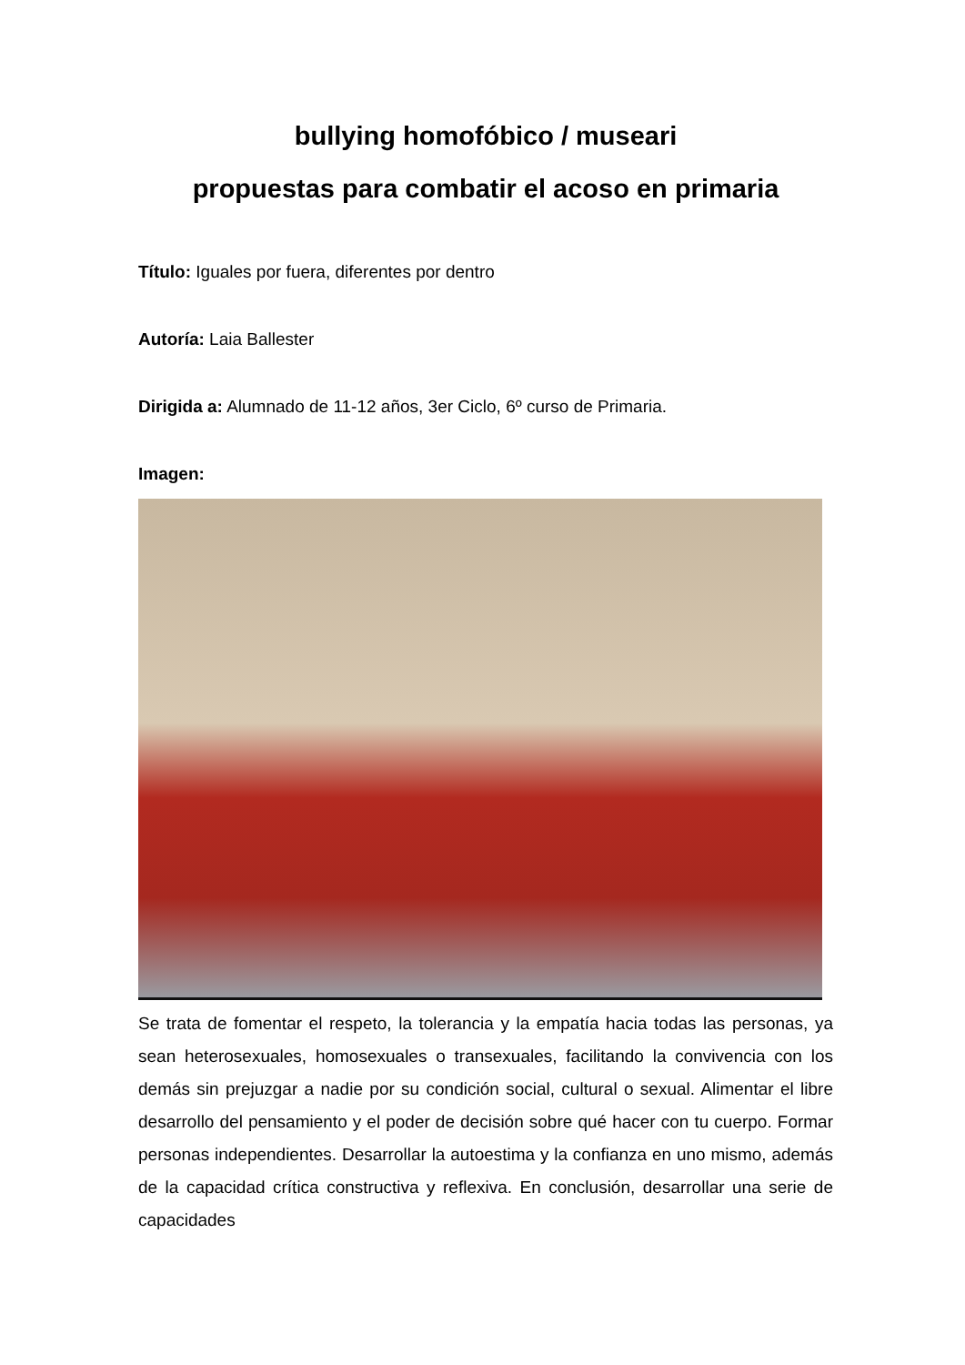bullying homofóbico / museari
propuestas para combatir el acoso en primaria
Título: Iguales por fuera, diferentes por dentro
Autoría: Laia Ballester
Dirigida a: Alumnado de 11-12 años, 3er Ciclo, 6º curso de Primaria.
Imagen:
Se trata de fomentar el respeto, la tolerancia y la empatía hacia todas las personas, ya sean heterosexuales, homosexuales o transexuales, facilitando la convivencia con los demás sin prejuzgar a nadie por su condición social, cultural o sexual. Alimentar el libre desarrollo del pensamiento y el poder de decisión sobre qué hacer con tu cuerpo. Formar personas independientes. Desarrollar la autoestima y la confianza en uno mismo, además de la capacidad crítica constructiva y reflexiva. En conclusión, desarrollar una serie de capacidades